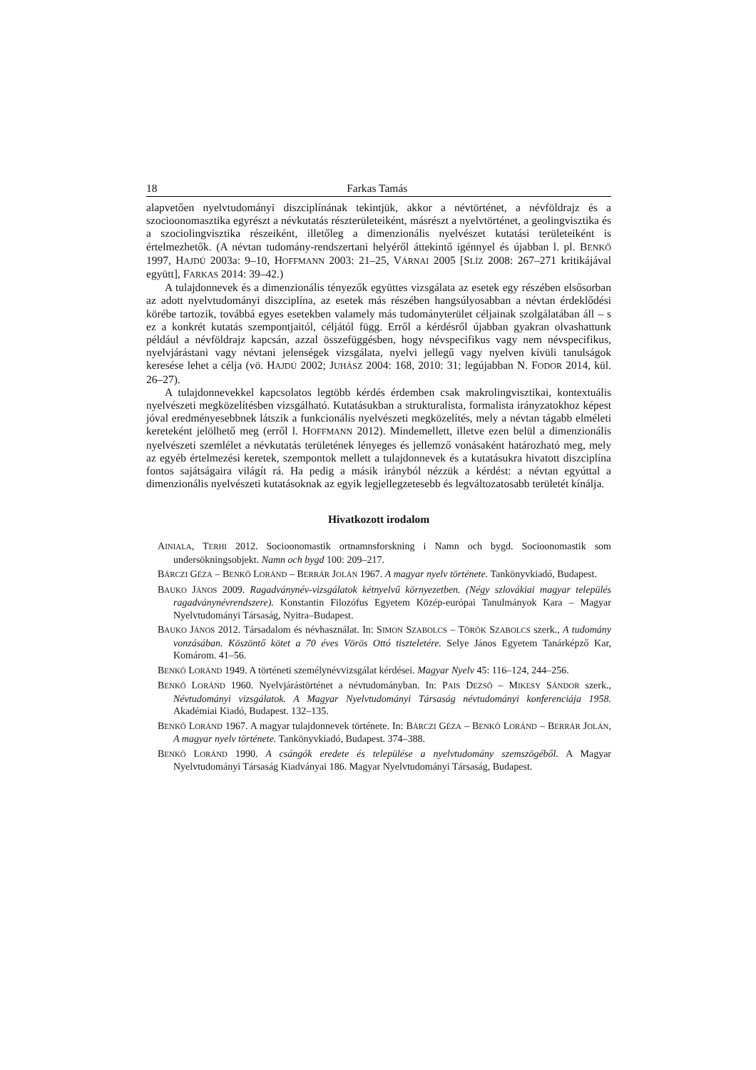18 Farkas Tamás
alapvetően nyelvtudományi diszciplínának tekintjük, akkor a névtörténet, a névföldrajz és a szocioonomasztika egyrészt a névkutatás részterületeiként, másrészt a nyelvtörténet, a geolingvisztika és a szociolingvisztika részeiként, illetőleg a dimenzionális nyelvészet kutatási területeiként is értelmezhetők. (A névtan tudomány-rendszertani helyéről áttekintő igénnyel és újabban l. pl. BENKŐ 1997, HAJDÚ 2003a: 9–10, HOFFMANN 2003: 21–25, VÁRNAI 2005 [SLÍZ 2008: 267–271 kritikájával együtt], FARKAS 2014: 39–42.)
A tulajdonnevek és a dimenzionális tényezők együttes vizsgálata az esetek egy részében elsősorban az adott nyelvtudományi diszciplína, az esetek más részében hangsúlyosabban a névtan érdeklődési körébe tartozik, továbbá egyes esetekben valamely más tudományterület céljainak szolgálatában áll – s ez a konkrét kutatás szempontjaitól, céljától függ. Erről a kérdésről újabban gyakran olvashattunk például a névföldrajz kapcsán, azzal összefüggésben, hogy névspecifikus vagy nem névspecifikus, nyelvjárástani vagy névtani jelenségek vizsgálata, nyelvi jellegű vagy nyelven kívüli tanulságok keresése lehet a célja (vö. HAJDÚ 2002; JUHÁSZ 2004: 168, 2010: 31; legújabban N. FODOR 2014, kül. 26–27).
A tulajdonnevekkel kapcsolatos legtöbb kérdés érdemben csak makrolingvisztikai, kontextuális nyelvészeti megközelítésben vizsgálható. Kutatásukban a strukturalista, formalista irányzatokhoz képest jóval eredményesebbnek látszik a funkcionális nyelvészeti megközelítés, mely a névtan tágabb elméleti kereteként jelölhető meg (erről l. HOFFMANN 2012). Mindemellett, illetve ezen belül a dimenzionális nyelvészeti szemlélet a névkutatás területének lényeges és jellemző vonásaként határozható meg, mely az egyéb értelmezési keretek, szempontok mellett a tulajdonnevek és a kutatásukra hivatott diszciplína fontos sajátságaira világít rá. Ha pedig a másik irányból nézzük a kérdést: a névtan egyúttal a dimenzionális nyelvészeti kutatásoknak az egyik legjellegzetesebb és legváltozatosabb területét kínálja.
Hivatkozott irodalom
AINIALA, TERHI 2012. Socioonomastik ortnamnsforskning i Namn och bygd. Socioonomastik som undersökningsobjekt. Namn och bygd 100: 209–217.
BÁRCZI GÉZA – BENKŐ LORÁND – BERRÁR JOLÁN 1967. A magyar nyelv története. Tankönyvkiadó, Budapest.
BAUKO JÁNOS 2009. Ragadványnév-vizsgálatok kétnyelvű környezetben. (Négy szlovákiai magyar település ragadványnévrendszere). Konstantin Filozófus Egyetem Közép-európai Tanulmányok Kara – Magyar Nyelvtudományi Társaság, Nyitra–Budapest.
BAUKO JÁNOS 2012. Társadalom és névhasználat. In: SIMON SZABOLCS – TÖRÖK SZABOLCS szerk., A tudomány vonzásában. Köszöntő kötet a 70 éves Vörös Ottó tiszteletére. Selye János Egyetem Tanárképző Kar, Komárom. 41–56.
BENKŐ LORÁND 1949. A történeti személynévvizsgálat kérdései. Magyar Nyelv 45: 116–124, 244–256.
BENKŐ LORÁND 1960. Nyelvjárástörténet a névtudományban. In: PAIS DEZSŐ – MIKESY SÁNDOR szerk., Névtudományi vizsgálatok. A Magyar Nyelvtudományi Társaság névtudományi konferenciája 1958. Akadémiai Kiadó, Budapest. 132–135.
BENKŐ LORÁND 1967. A magyar tulajdonnevek története. In: BÁRCZI GÉZA – BENKŐ LORÁND – BERRÁR JOLÁN, A magyar nyelv története. Tankönyvkiadó, Budapest. 374–388.
BENKŐ LORÁND 1990. A csángók eredete és települése a nyelvtudomány szemszögéből. A Magyar Nyelvtudományi Társaság Kiadványai 186. Magyar Nyelvtudományi Társaság, Budapest.